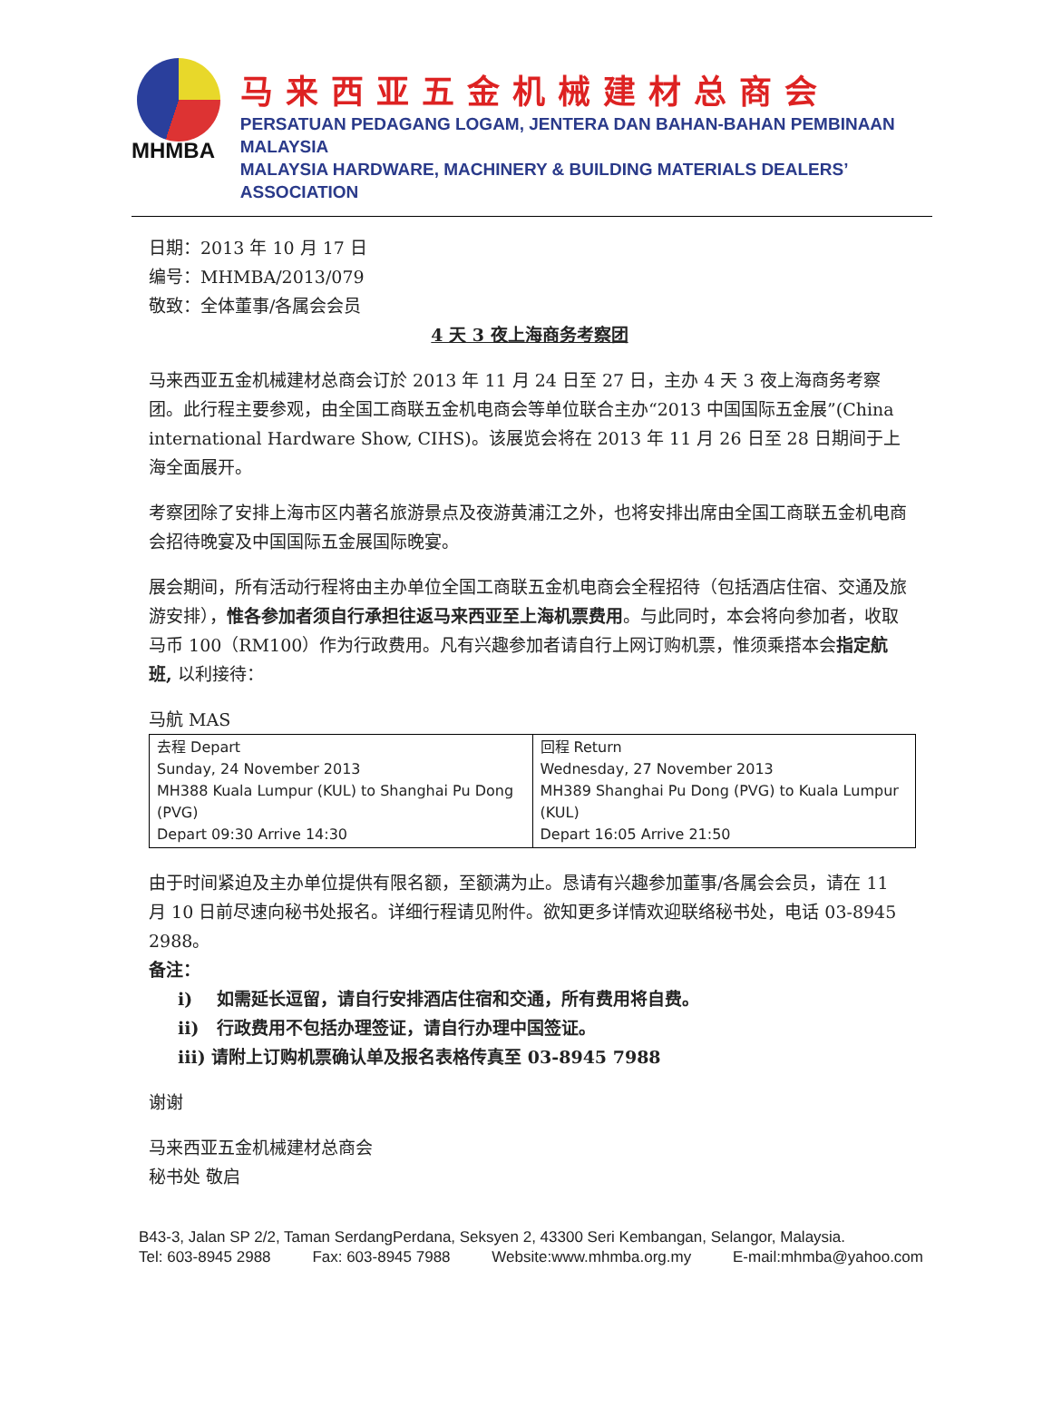MHMBA
马来西亚五金机械建材总商会
PERSATUAN PEDAGANG LOGAM, JENTERA DAN BAHAN-BAHAN PEMBINAAN MALAYSIA
MALAYSIA HARDWARE, MACHINERY & BUILDING MATERIALS DEALERS’ ASSOCIATION
日期：2013 年 10 月 17 日
编号：MHMBA/2013/079
敬致：全体董事/各属会会员
4 天 3 夜上海商务考察团
马来西亚五金机械建材总商会订於 2013 年 11 月 24 日至 27 日，主办 4 天 3 夜上海商务考察团。此行程主要参观，由全国工商联五金机电商会等单位联合主办“2013 中国国际五金展”(China international Hardware Show, CIHS)。该展览会将在 2013 年 11 月 26 日至 28 日期间于上海全面展开。
考察团除了安排上海市区内著名旅游景点及夜游黄浦江之外，也将安排出席由全国工商联五金机电商会招待晚宴及中国国际五金展国际晚宴。
展会期间，所有活动行程将由主办单位全国工商联五金机电商会全程招待（包括酒店住宿、交通及旅游安排），惟各参加者须自行承担往返马来西亚至上海机票费用。与此同时，本会将向参加者，收取马币 100（RM100）作为行政费用。凡有兴趣参加者请自行上网订购机票，惟须乘搭本会指定航班, 以利接待：
马航 MAS
| 去程 Depart Sunday, 24 November 2013 MH388 Kuala Lumpur (KUL) to Shanghai Pu Dong (PVG) Depart 09:30 Arrive 14:30 | 回程 Return Wednesday, 27 November 2013 MH389 Shanghai Pu Dong (PVG) to Kuala Lumpur (KUL) Depart 16:05 Arrive 21:50 |
由于时间紧迫及主办单位提供有限名额，至额满为止。恳请有兴趣参加董事/各属会会员，请在 11 月 10 日前尽速向秘书处报名。详细行程请见附件。欲知更多详情欢迎联络秘书处，电话 03-8945 2988。
备注：
i) 如需延长逗留，请自行安排酒店住宿和交通，所有费用将自费。
ii) 行政费用不包括办理签证，请自行办理中国签证。
iii) 请附上订购机票确认单及报名表格传真至 03-8945 7988
谢谢
马来西亚五金机械建材总商会
秘书处 敬启
B43-3, Jalan SP 2/2, Taman SerdangPerdana, Seksyen 2, 43300 Seri Kembangan, Selangor, Malaysia.
Tel: 603-8945 2988 Fax: 603-8945 7988 Website:www.mhmba.org.my E-mail:mhmba@yahoo.com